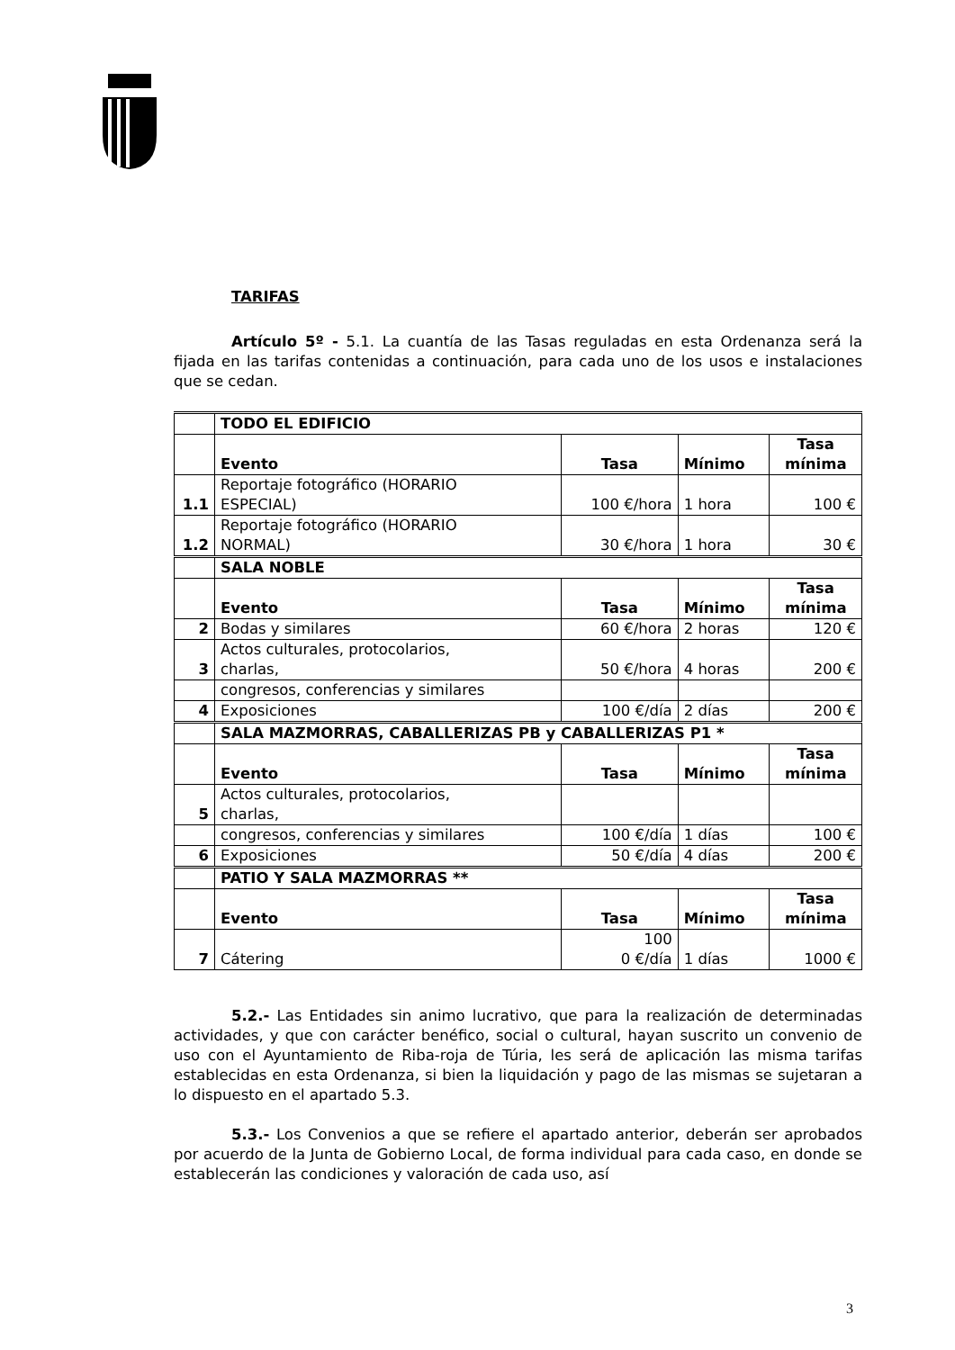TARIFAS
Artículo 5º - 5.1. La cuantía de las Tasas reguladas en esta Ordenanza será la fijada en las tarifas contenidas a continuación, para cada uno de los usos e instalaciones que se cedan.
| | TODO EL EDIFICIO | | | |
| | Evento | Tasa | Mínimo | Tasa mínima |
| 1.1 | Reportaje fotográfico (HORARIO ESPECIAL) | 100 €/hora | 1 hora | 100 € |
| 1.2 | Reportaje fotográfico (HORARIO NORMAL) | 30 €/hora | 1 hora | 30 € |
| | SALA NOBLE | | | |
| | Evento | Tasa | Mínimo | Tasa mínima |
| 2 | Bodas y similares | 60 €/hora | 2 horas | 120 € |
| 3 | Actos culturales, protocolarios, charlas, | 50 €/hora | 4 horas | 200 € |
| | congresos, conferencias y similares | | | |
| 4 | Exposiciones | 100 €/día | 2 días | 200 € |
| | SALA MAZMORRAS, CABALLERIZAS PB y CABALLERIZAS P1 * | | | |
| | Evento | Tasa | Mínimo | Tasa mínima |
| 5 | Actos culturales, protocolarios, charlas, | | | |
| | congresos, conferencias y similares | 100 €/día | 1 días | 100 € |
| 6 | Exposiciones | 50 €/día | 4 días | 200 € |
| | PATIO Y SALA MAZMORRAS ** | | | |
| | Evento | Tasa | Mínimo | Tasa mínima |
| 7 | Cátering | 100 0 €/día | 1 días | 1000 € |
5.2.- Las Entidades sin animo lucrativo, que para la realización de determinadas actividades, y que con carácter benéfico, social o cultural, hayan suscrito un convenio de uso con el Ayuntamiento de Riba-roja de Túria, les será de aplicación las misma tarifas establecidas en esta Ordenanza, si bien la liquidación y pago de las mismas se sujetaran a lo dispuesto en el apartado 5.3.
5.3.- Los Convenios a que se refiere el apartado anterior, deberán ser aprobados por acuerdo de la Junta de Gobierno Local, de forma individual para cada caso, en donde se establecerán las condiciones y valoración de cada uso, así
3